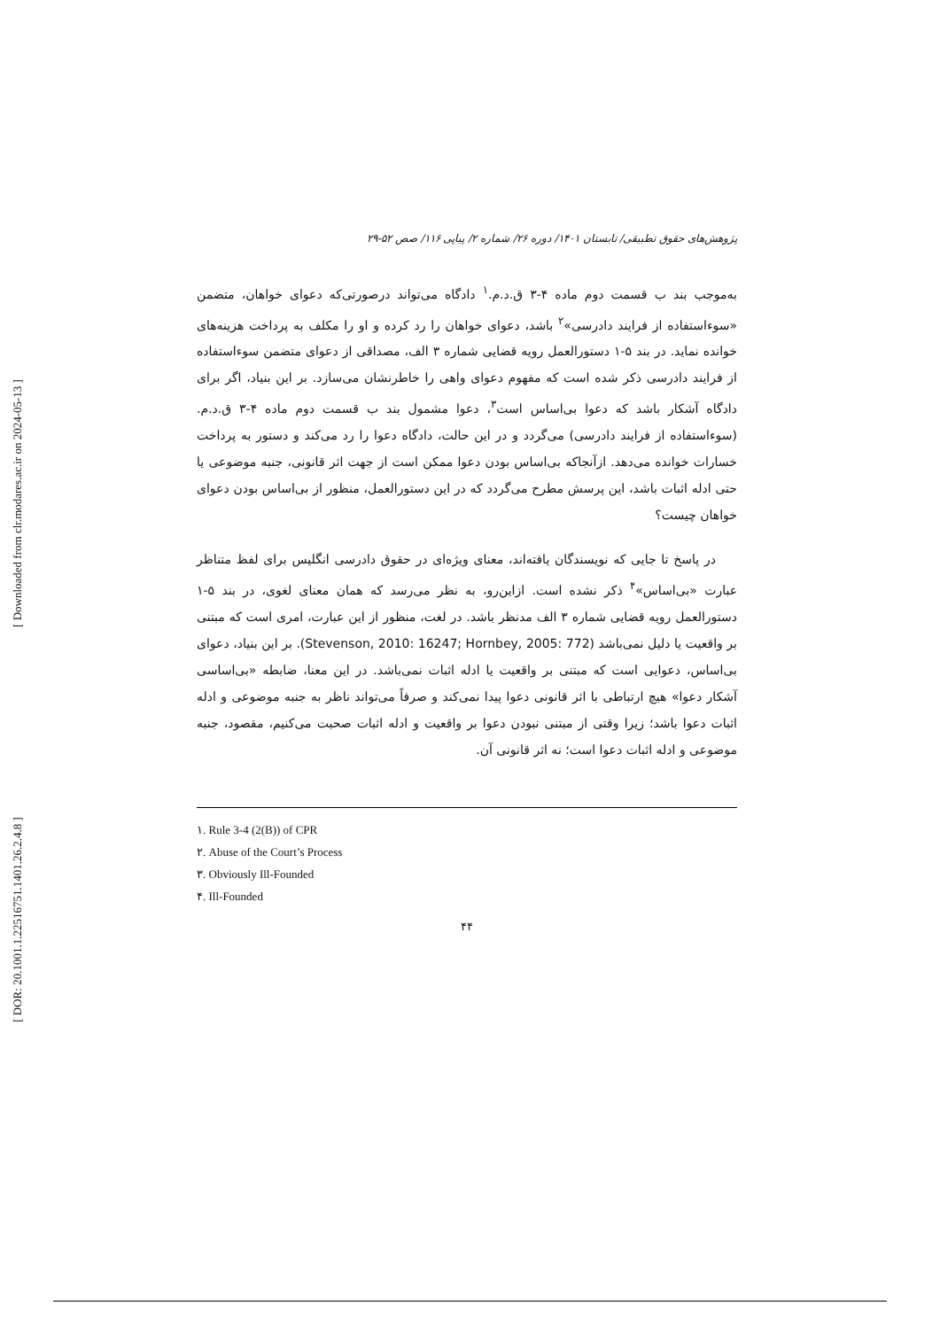[ Downloaded from clr.modares.ac.ir on 2024-05-13 ]
[ DOR: 20.1001.1.22516751.1401.26.2.4.8 ]
پژوهش‌های حقوق تطبیقی/ تابستان ۱۴۰۱/ دوره ۲۶/ شماره ۲/ پیاپی ۱۱۶/ صص ۵۲-۲۹
به‌موجب بند ب قسمت دوم ماده ۴-۳ ق.د.م.<sup>۱</sup> دادگاه می‌تواند درصورتی‌که دعوای خواهان، متضمن «سوءاستفاده از فرایند دادرسی»<sup>۲</sup> باشد، دعوای خواهان را رد کرده و او را مکلف به پرداخت هزینه‌های خوانده نماید. در بند ۵-۱ دستورالعمل رویه قضایی شماره ۳ الف، مصداقی از دعوای متضمن سوءاستفاده از فرایند دادرسی ذکر شده است که مفهوم دعوای واهی را خاطرنشان می‌سازد. بر این بنیاد، اگر برای دادگاه آشکار باشد که دعوا بی‌اساس است<sup>۳</sup>، دعوا مشمول بند ب قسمت دوم ماده ۴-۳ ق.د.م. (سوءاستفاده از فرایند دادرسی) می‌گردد و در این حالت، دادگاه دعوا را رد می‌کند و دستور به پرداخت خسارات خوانده می‌دهد. ازآنجاکه بی‌اساس بودن دعوا ممکن است از جهت اثر قانونی، جنبه موضوعی یا حتی ادله اثبات باشد، این پرسش مطرح می‌گردد که در این دستورالعمل، منظور از بی‌اساس بودن دعوای خواهان چیست؟
در پاسخ تا جایی که نویسندگان یافته‌اند، معنای ویژه‌ای در حقوق دادرسی انگلیس برای لفظ متناظر عبارت «بی‌اساس»<sup>۴</sup> ذکر نشده است. ازاین‌رو، به نظر می‌رسد که همان معنای لغوی، در بند ۵-۱ دستورالعمل رویه قضایی شماره ۳ الف مدنظر باشد. در لغت، منظور از این عبارت، امری است که مبتنی بر واقعیت یا دلیل نمی‌باشد (Stevenson, 2010: 16247; Hornbey, 2005: 772). بر این بنیاد، دعوای بی‌اساس، دعوایی است که مبتنی بر واقعیت یا ادله اثبات نمی‌باشد. در این معنا، ضابطه «بی‌اساسی آشکار دعوا» هیچ ارتباطی با اثر قانونی دعوا پیدا نمی‌کند و صرفاً می‌تواند ناظر به جنبه موضوعی و ادله اثبات دعوا باشد؛ زیرا وقتی از مبتنی نبودن دعوا بر واقعیت و ادله اثبات صحبت می‌کنیم، مقصود، جنبه موضوعی و ادله اثبات دعوا است؛ نه اثر قانونی آن.
١. Rule 3-4 (2(B)) of CPR
٢. Abuse of the Court’s Process
٣. Obviously Ill-Founded
۴. Ill-Founded
۴۴